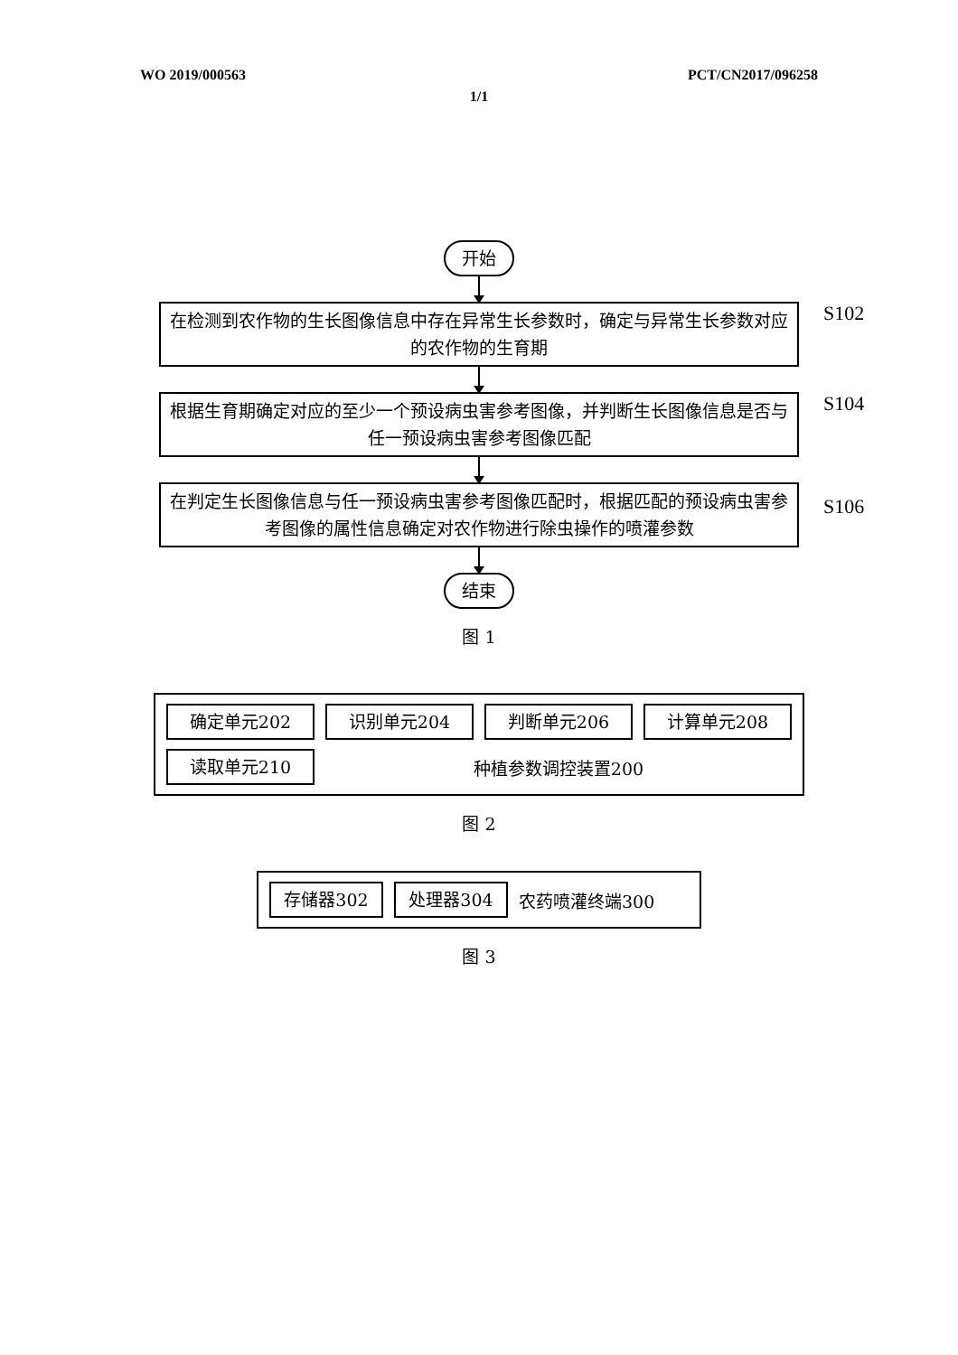WO 2019/000563 PCT/CN2017/096258
1/1
开始
在检测到农作物的生长图像信息中存在异常生长参数时，确定与异常生长参数对应的农作物的生育期
S102
根据生育期确定对应的至少一个预设病虫害参考图像，并判断生长图像信息是否与任一预设病虫害参考图像匹配
S104
在判定生长图像信息与任一预设病虫害参考图像匹配时，根据匹配的预设病虫害参考图像的属性信息确定对农作物进行除虫操作的喷灌参数
S106
结束
图 1
确定单元202 识别单元204 判断单元206 计算单元208
读取单元210
种植参数调控装置200
图 2
存储器302 处理器304
农药喷灌终端300
图 3